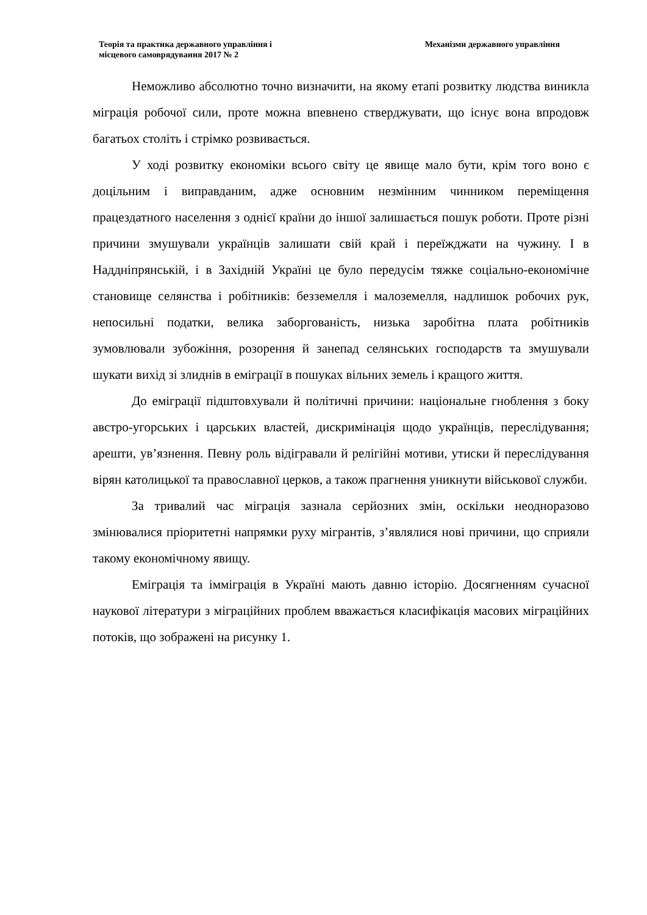Теорія та практика державного управління і
місцевого самоврядування 2017 № 2
Механізми державного управління
Неможливо абсолютно точно визначити, на якому етапі розвитку людства виникла міграція робочої сили, проте можна впевнено стверджувати, що існує вона впродовж багатьох століть і стрімко розвивається.
У ході розвитку економіки всього світу це явище мало бути, крім того воно є доцільним і виправданим, адже основним незмінним чинником переміщення працездатного населення з однієї країни до іншої залишається пошук роботи. Проте різні причини змушували українців залишати свій край і переїжджати на чужину. І в Наддніпрянській, і в Західній Україні це було передусім тяжке соціально-економічне становище селянства і робітників: безземелля і малоземелля, надлишок робочих рук, непосильні податки, велика заборгованість, низька заробітна плата робітників зумовлювали зубожіння, розорення й занепад селянських господарств та змушували шукати вихід зі злиднів в еміграції в пошуках вільних земель і кращого життя.
До еміграції підштовхували й політичні причини: національне гноблення з боку австро-угорських і царських властей, дискримінація щодо українців, переслідування; арешти, ув’язнення. Певну роль відігравали й релігійні мотиви, утиски й переслідування вірян католицької та православної церков, а також прагнення уникнути військової служби.
За тривалий час міграція зазнала серйозних змін, оскільки неодноразово змінювалися пріоритетні напрямки руху мігрантів, з’являлися нові причини, що сприяли такому економічному явищу.
Еміграція та імміграція в Україні мають давню історію. Досягненням сучасної наукової літератури з міграційних проблем вважається класифікація масових міграційних потоків, що зображені на рисунку 1.